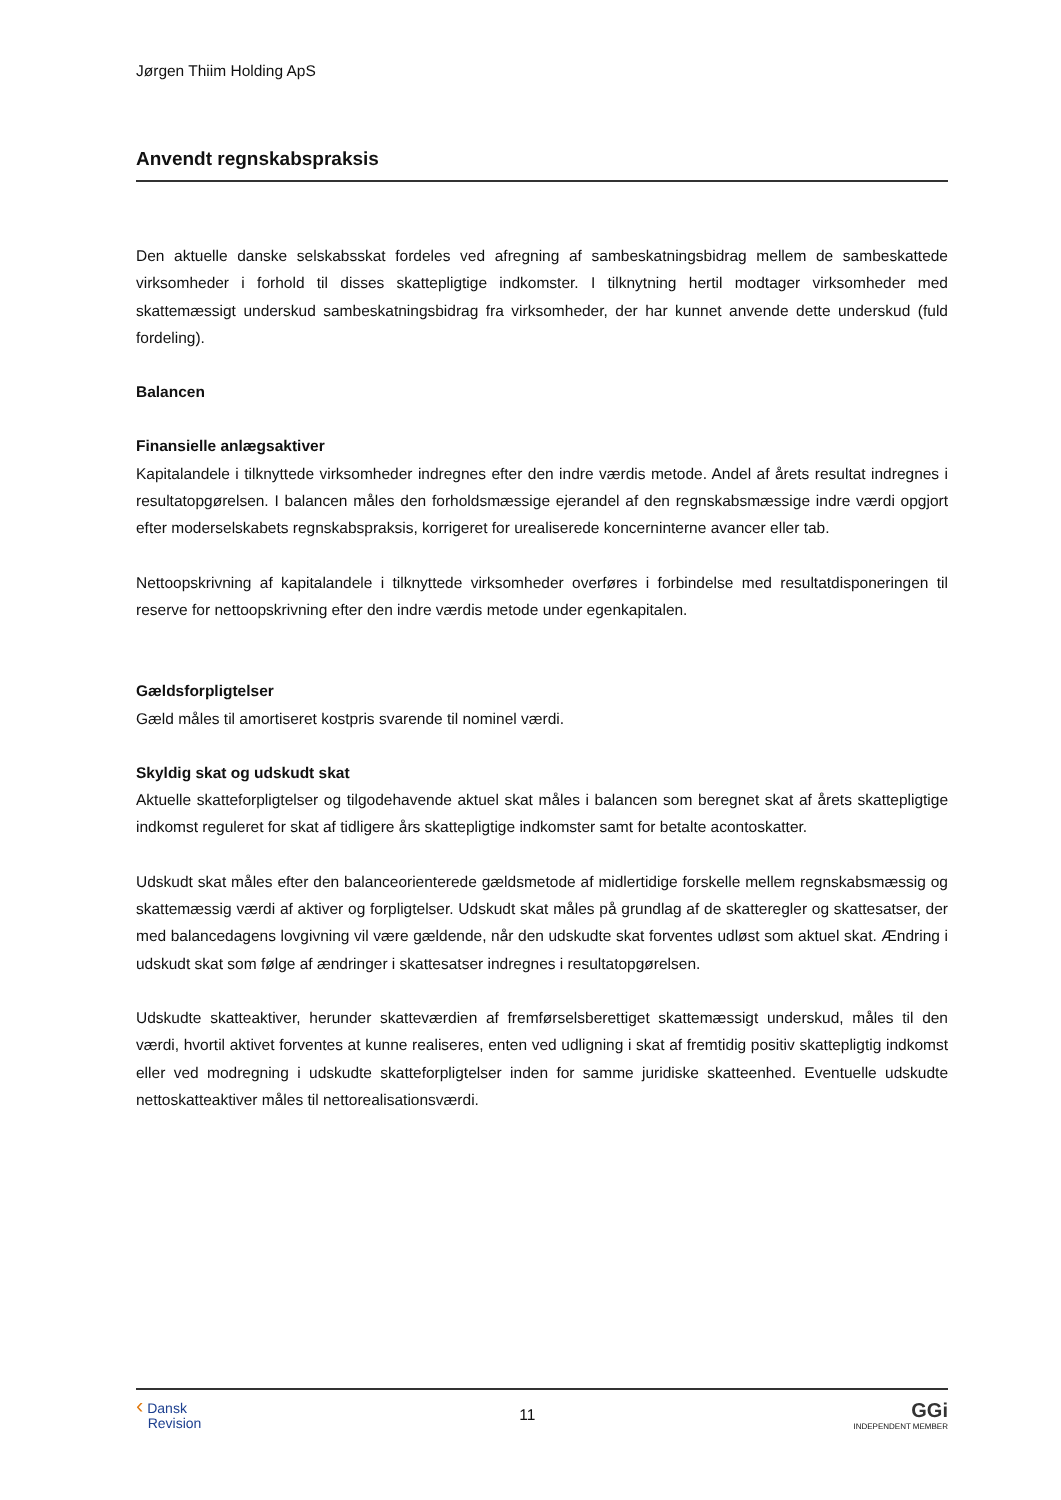Jørgen Thiim Holding ApS
Anvendt regnskabspraksis
Den aktuelle danske selskabsskat fordeles ved afregning af sambeskatningsbidrag mellem de sambeskattede virksomheder i forhold til disses skattepligtige indkomster. I tilknytning hertil modtager virksomheder med skattemæssigt underskud sambeskatningsbidrag fra virksomheder, der har kunnet anvende dette underskud (fuld fordeling).
Balancen
Finansielle anlægsaktiver
Kapitalandele i tilknyttede virksomheder indregnes efter den indre værdis metode. Andel af årets resultat indregnes i resultatopgørelsen. I balancen måles den forholdsmæssige ejerandel af den regnskabsmæssige indre værdi opgjort efter moderselskabets regnskabspraksis, korrigeret for urealiserede koncerninterne avancer eller tab.
Nettoopskrivning af kapitalandele i tilknyttede virksomheder overføres i forbindelse med resultatdisponeringen til reserve for nettoopskrivning efter den indre værdis metode under egenkapitalen.
Gældsforpligtelser
Gæld måles til amortiseret kostpris svarende til nominel værdi.
Skyldig skat og udskudt skat
Aktuelle skatteforpligtelser og tilgodehavende aktuel skat måles i balancen som beregnet skat af årets skattepligtige indkomst reguleret for skat af tidligere års skattepligtige indkomster samt for betalte acontoskatter.
Udskudt skat måles efter den balanceorienterede gældsmetode af midlertidige forskelle mellem regnskabsmæssig og skattemæssig værdi af aktiver og forpligtelser. Udskudt skat måles på grundlag af de skatteregler og skattesatser, der med balancedagens lovgivning vil være gældende, når den udskudte skat forventes udløst som aktuel skat. Ændring i udskudt skat som følge af ændringer i skattesatser indregnes i resultatopgørelsen.
Udskudte skatteaktiver, herunder skatteværdien af fremførselsberettiget skattemæssigt underskud, måles til den værdi, hvortil aktivet forventes at kunne realiseres, enten ved udligning i skat af fremtidig positiv skattepligtig indkomst eller ved modregning i udskudte skatteforpligtelser inden for samme juridiske skatteenhed. Eventuelle udskudte nettoskatteaktiver måles til nettorealisationsværdi.
‹ Dansk
Revision
11
GGi
INDEPENDENT MEMBER